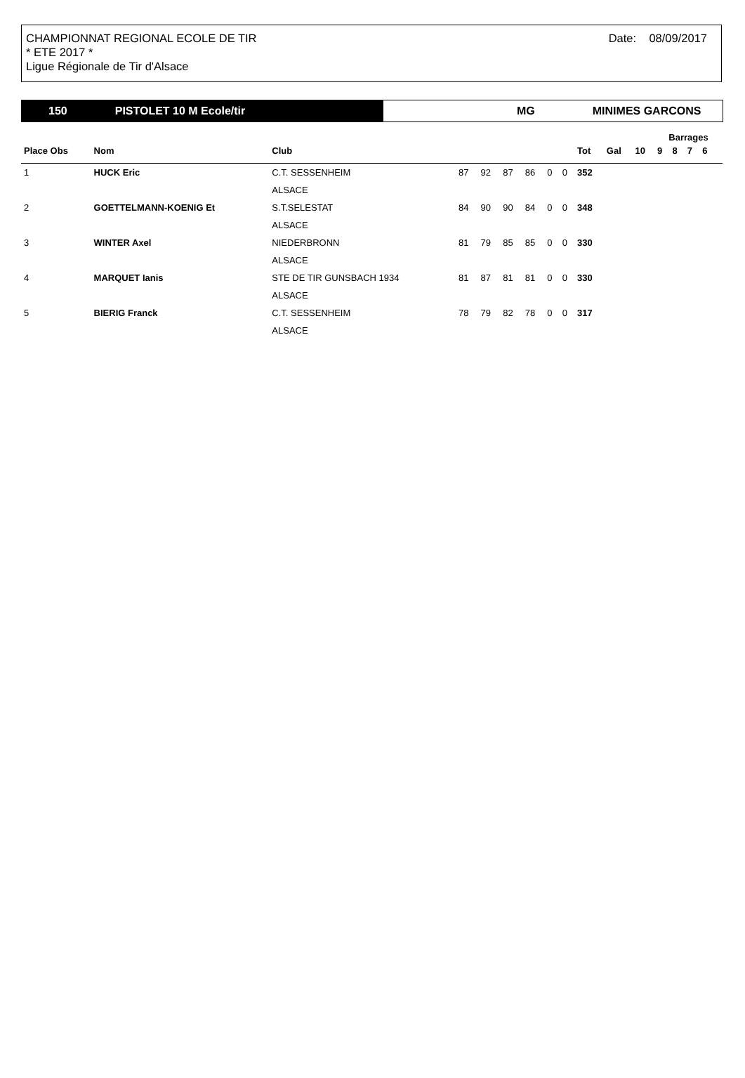CHAMPIONNAT REGIONAL ECOLE DE TIR
* ETE 2017 *
Ligue Régionale de Tir d'Alsace
Date: 08/09/2017
150 PISTOLET 10 M Ecole/tir MG MINIMES GARCONS
| | | | | | | | | | | | | Barrages | | | | |
| --- | --- | --- | --- | --- | --- | --- | --- | --- | --- | --- | --- | --- | --- | --- | --- | --- |
| Place Obs | Nom | Club | | | | | | | Tot | Gal | 10 | 9 | 8 | 7 | 6 | |
| 1 | HUCK Eric | C.T. SESSENHEIM | 87 | 92 | 87 | 86 | 0 | 0 | 352 | | | | | | | |
| | | ALSACE | | | | | | | | | | | | | | |
| 2 | GOETTELMANN-KOENIG Et | S.T.SELESTAT | 84 | 90 | 90 | 84 | 0 | 0 | 348 | | | | | | | |
| | | ALSACE | | | | | | | | | | | | | | |
| 3 | WINTER Axel | NIEDERBRONN | 81 | 79 | 85 | 85 | 0 | 0 | 330 | | | | | | | |
| | | ALSACE | | | | | | | | | | | | | | |
| 4 | MARQUET Ianis | STE DE TIR GUNSBACH 1934 | 81 | 87 | 81 | 81 | 0 | 0 | 330 | | | | | | | |
| | | ALSACE | | | | | | | | | | | | | | |
| 5 | BIERIG Franck | C.T. SESSENHEIM | 78 | 79 | 82 | 78 | 0 | 0 | 317 | | | | | | | |
| | | ALSACE | | | | | | | | | | | | | | |